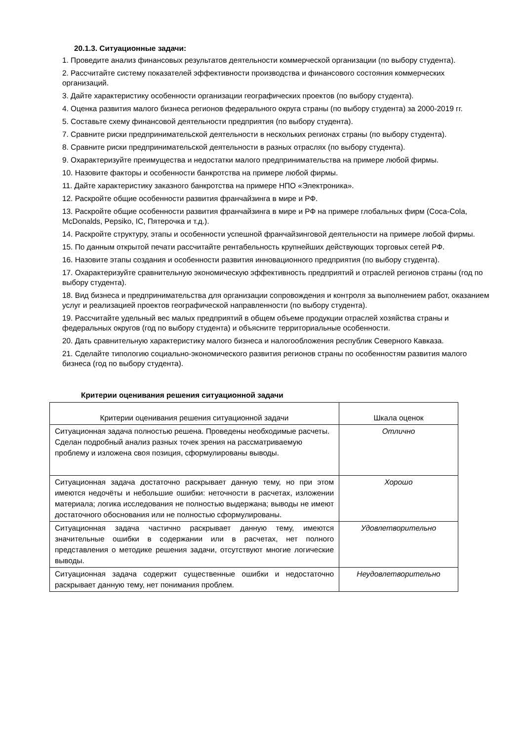20.1.3. Ситуационные задачи:
1. Проведите анализ финансовых результатов деятельности коммерческой организации (по выбору студента).
2. Рассчитайте систему показателей эффективности производства и финансового состояния коммерческих организаций.
3. Дайте характеристику особенности организации географических проектов (по выбору студента).
4. Оценка развития малого бизнеса регионов федерального округа страны (по выбору студента) за 2000-2019 гг.
5. Составьте схему финансовой деятельности предприятия (по выбору студента).
7. Сравните риски предпринимательской деятельности в нескольких регионах страны (по выбору студента).
8. Сравните риски предпринимательской деятельности в разных отраслях (по выбору студента).
9. Охарактеризуйте преимущества и недостатки малого предпринимательства на примере любой фирмы.
10. Назовите факторы и особенности банкротства на примере любой фирмы.
11. Дайте характеристику заказного банкротства на примере НПО «Электроника».
12. Раскройте общие особенности развития франчайзинга в мире и РФ.
13. Раскройте общие особенности развития франчайзинга в мире и РФ на примере глобальных фирм (Coca-Cola, McDonalds, Pepsiko, IC, Пятерочка и т.д.).
14. Раскройте структуру, этапы и особенности успешной франчайзинговой деятельности на примере любой фирмы.
15. По данным открытой печати рассчитайте рентабельность крупнейших действующих торговых сетей РФ.
16. Назовите этапы создания и особенности развития инновационного предприятия (по выбору студента).
17. Охарактеризуйте сравнительную экономическую эффективность предприятий и отраслей регионов страны (год по выбору студента).
18. Вид бизнеса и предпринимательства для организации сопровождения и контроля за выполнением работ, оказанием услуг и реализацией проектов географической направленности (по выбору студента).
19. Рассчитайте удельный вес малых предприятий в общем объеме продукции отраслей хозяйства страны и федеральных округов (год по выбору студента) и объясните территориальные особенности.
20. Дать сравнительную характеристику малого бизнеса и налогообложения республик Северного Кавказа.
21. Сделайте типологию социально-экономического развития регионов страны по особенностям развития малого бизнеса (год по выбору студента).
Критерии оценивания решения ситуационной задачи
| Критерии оценивания решения ситуационной задачи | Шкала оценок |
| --- | --- |
| Ситуационная задача полностью решена. Проведены необходимые расчеты. Сделан подробный анализ разных точек зрения на рассматриваемую проблему и изложена своя позиция, сформулированы выводы. | Отлично |
| Ситуационная задача достаточно раскрывает данную тему, но при этом имеются недочёты и небольшие ошибки: неточности в расчетах, изложении материала; логика исследования не полностью выдержана; выводы не имеют достаточного обоснования или не полностью сформулированы. | Хорошо |
| Ситуационная задача частично раскрывает данную тему, имеются значительные ошибки в содержании или в расчетах, нет полного представления о методике решения задачи, отсутствуют многие логические выводы. | Удовлетворительно |
| Ситуационная задача содержит существенные ошибки и недостаточно раскрывает данную тему, нет понимания проблем. | Неудовлетворительно |